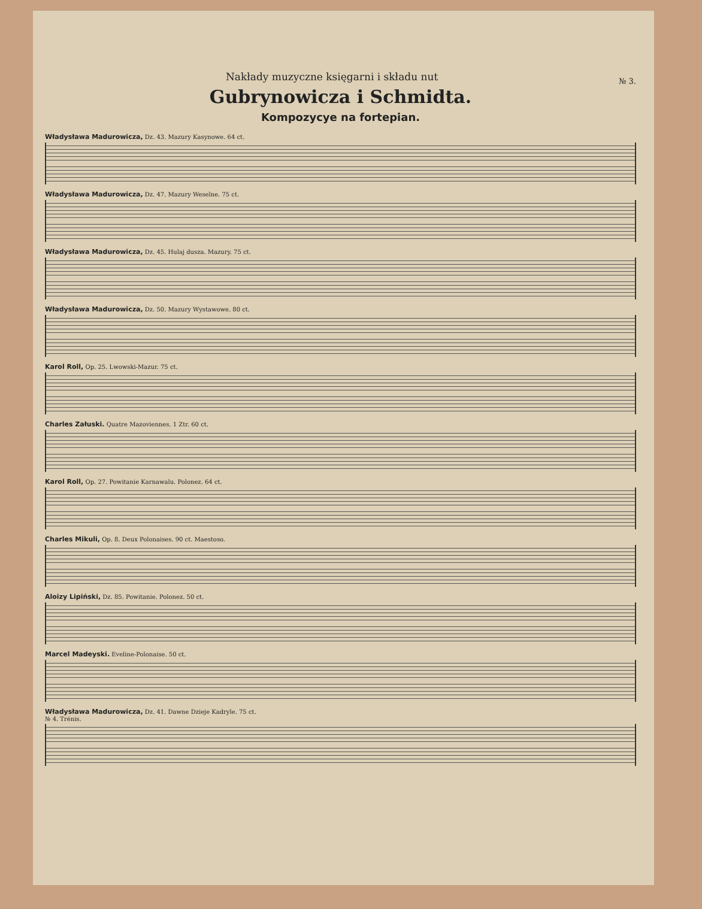№ 3.
Nakłady muzyczne księgarni i składu nut
Gubrynowicza i Schmidta.
Kompozycye na fortepian.
Władysława Madurowicza, Dz. 43. Mazury Kasynowe. 64 ct.
Władysława Madurowicza, Dz. 47. Mazury Weselne. 75 ct.
Władysława Madurowicza, Dz. 45. Hulaj dusza. Mazury. 75 ct.
Władysława Madurowicza, Dz. 50. Mazury Wystawowe. 80 ct.
Karol Roll, Op. 25. Lwowski-Mazur. 75 ct.
Charles Załuski. Quatre Mazoviennes. 1 Ztr. 60 ct.
Karol Roll, Op. 27. Powitanie Karnawalu. Polonez. 64 ct.
Charles Mikuli, Op. 8. Deux Polonaises. 90 ct. Maestoso.
Aloizy Lipiński, Dz. 85. Powitanie. Polonez. 50 ct.
Marcel Madeyski. Eveline-Polonaise. 50 ct.
Władysława Madurowicza, Dz. 41. Dawne Dzieje Kadryle. 75 ct.
№ 4. Trénis.